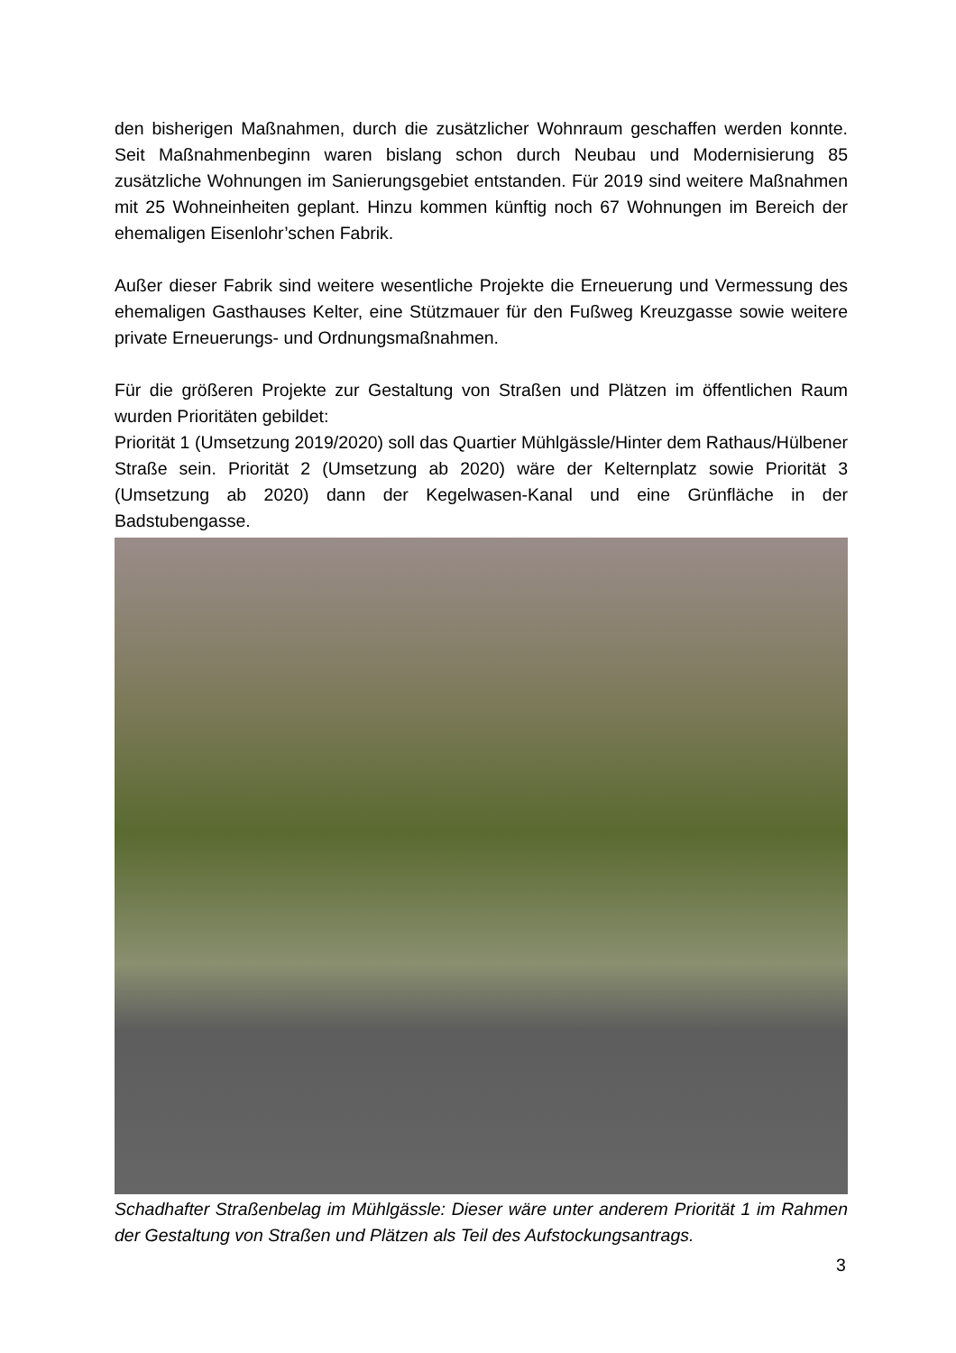den bisherigen Maßnahmen, durch die zusätzlicher Wohnraum geschaffen werden konnte. Seit Maßnahmenbeginn waren bislang schon durch Neubau und Modernisierung 85 zusätzliche Wohnungen im Sanierungsgebiet entstanden. Für 2019 sind weitere Maßnahmen mit 25 Wohneinheiten geplant. Hinzu kommen künftig noch 67 Wohnungen im Bereich der ehemaligen Eisenlohr’schen Fabrik.
Außer dieser Fabrik sind weitere wesentliche Projekte die Erneuerung und Vermessung des ehemaligen Gasthauses Kelter, eine Stützmauer für den Fußweg Kreuzgasse sowie weitere private Erneuerungs- und Ordnungsmaßnahmen.
Für die größeren Projekte zur Gestaltung von Straßen und Plätzen im öffentlichen Raum wurden Prioritäten gebildet:
Priorität 1 (Umsetzung 2019/2020) soll das Quartier Mühlgässle/Hinter dem Rathaus/Hülbener Straße sein. Priorität 2 (Umsetzung ab 2020) wäre der Kelternplatz sowie Priorität 3 (Umsetzung ab 2020) dann der Kegelwasen-Kanal und eine Grünfläche in der Badstubengasse.
Schadhafter Straßenbelag im Mühlgässle: Dieser wäre unter anderem Priorität 1 im Rahmen der Gestaltung von Straßen und Plätzen als Teil des Aufstockungsantrags.
3